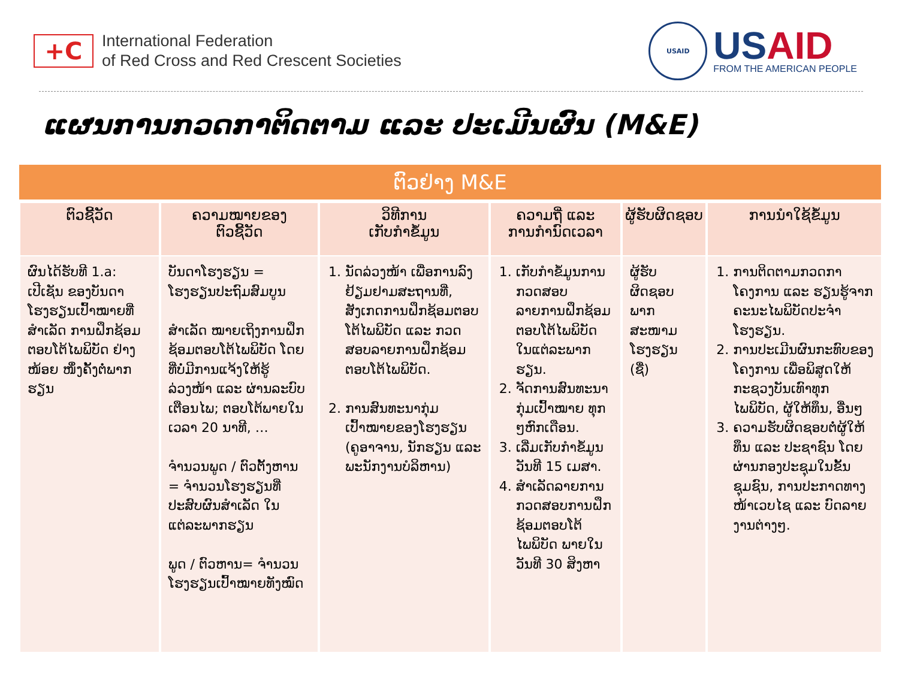+C
International Federation
of Red Cross and Red Crescent Societies
USAID
USAID
FROM THE AMERICAN PEOPLE
ແຜນການກວດກາຕິດຕາມ ແລະ ປະເມີນຜົນ (M&E)
| ຕົວຢ່າງ M&E | | | | | |
| --- | --- | --- | --- | --- | --- |
| ຕົວຊີ້ວັດ | ຄວາມໝາຍຂອງ ຕົວຊີ້ວັດ | ວິທີການ ເກັບກຳຂໍ້ມູນ | ຄວາມຖີ່ ແລະ ການກຳນົດເວລາ | ຜູ້ຮັບຜິດຊອບ | ການນຳໃຊ້ຂໍ້ມູນ |
| ຜົນໄດ້ຮັບທີ 1.a: ເປີເຊັນ ຂອງບັນດາໂຮງຮຽນເປົ້າໝາຍທີ່ສຳເລັດ ການຝຶກຊ້ອມຕອບໂຕ້ໄພພິບັດ ຢ່າງໜ້ອຍ ໜຶ່ງຄັ້ງຕໍ່ພາກຮຽນ | ບັນດາໂຮງຮຽນ = ໂຮງຮຽນປະຖົມສົມບູນ ສຳເລັດ ໝາຍເຖິງການຝຶກຊ້ອມຕອບໂຕ້ໄພພິບັດ ໂດຍທີ່ບໍ່ມີການແຈ້ງໃຫ້ຮູ້ລ່ວງໜ້າ ແລະ ຜ່ານລະບົບເຕືອນໄພ; ຕອບໂຕ້ພາຍໃນເວລາ 20 ນາທີ, … ຈຳນວນພູດ / ຕົວຕັ້ງຫານ = ຈຳນວນໂຮງຮຽນທີ່ປະສົບຜົນສຳເລັດ ໃນແຕ່ລະພາກຮຽນ ພູດ / ຕົວຫານ= ຈຳນວນໂຮງຮຽນເປົ້າໝາຍທັງໝົດ | 1. ນັດລ່ວງໜ້າ ເພື່ອການລົງຢ້ຽມຢາມສະຖານທີ່, ສັງເກດການຝຶກຊ້ອມຕອບໂຕ້ໄພພິບັດ ແລະ ກວດສອບລາຍການຝຶກຊ້ອມຕອບໂຕ້ໄພພິບັດ. 2. ການສົນທະນາກຸ່ມເປົ້າໝາຍຂອງໂຮງຮຽນ (ຄູອາຈານ, ນັກຮຽນ ແລະ ພະນັກງານບໍລິຫານ) | 1. ເກັບກຳຂໍ້ມູນການກວດສອບລາຍການຝຶກຊ້ອມຕອບໂຕ້ໄພພິບັດ ໃນແຕ່ລະພາກຮຽນ. 2. ຈັດການສົນທະນາກຸ່ມເປົ້າໝາຍ ທຸກໆຫົກເດືອນ. 3. ເລີ່ມເກັບກຳຂໍ້ມູນວັນທີ 15 ເມສາ. 4. ສຳເລັດລາຍການກວດສອບການຝຶກຊ້ອມຕອບໂຕ້ໄພພິບັດ ພາຍໃນວັນທີ 30 ສິງຫາ | ຜູ້ຮັບຜິດຊອບພາກສະໜາມໂຮງຮຽນ (ຊື່) | 1. ການຕິດຕາມກວດກາໂຄງການ ແລະ ຮຽນຮູ້ຈາກຄະນະໄພພິບັດປະຈຳໂຮງຮຽນ. 2. ການປະເມີນຜົນກະທົບຂອງໂຄງການ ເພື່ອພິສູດໃຫ້ ກະຊວງບັນເທົາທຸກໄພພິບັດ, ຜູ້ໃຫ້ທຶນ, ອື່ນໆ 3. ຄວາມຮັບຜິດຊອບຕໍ່ຜູ້ໃຫ້ທຶນ ແລະ ປະຊາຊົນ ໂດຍຜ່ານກອງປະຊຸມໃນຂັ້ນຊຸມຊົນ, ການປະກາດທາງໜ້າເວບໄຊ ແລະ ບົດລາຍງານຕ່າງໆ. |